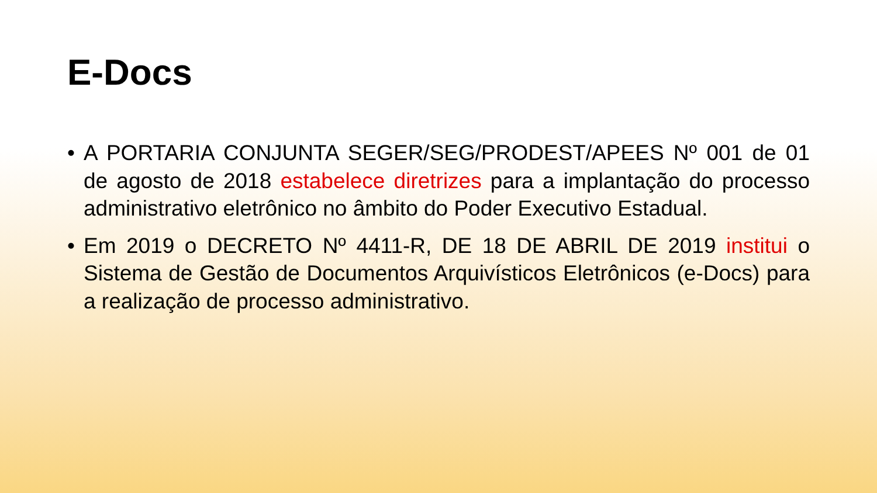E-Docs
• A PORTARIA CONJUNTA SEGER/SEG/PRODEST/APEES Nº 001 de 01 de agosto de 2018 estabelece diretrizes para a implantação do processo administrativo eletrônico no âmbito do Poder Executivo Estadual.
• Em 2019 o DECRETO Nº 4411-R, DE 18 DE ABRIL DE 2019 institui o Sistema de Gestão de Documentos Arquivísticos Eletrônicos (e-Docs) para a realização de processo administrativo.